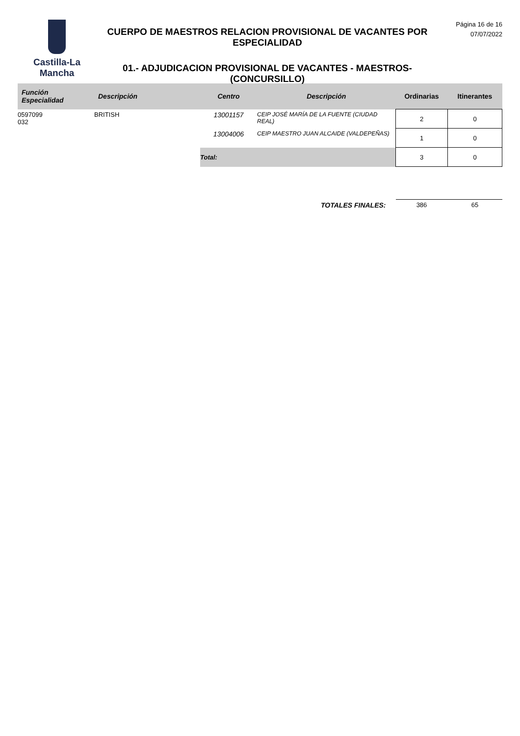Castilla-La Mancha
CUERPO DE MAESTROS RELACION PROVISIONAL DE VACANTES POR ESPECIALIDAD
01.- ADJUDICACION PROVISIONAL DE VACANTES - MAESTROS- (CONCURSILLO)
Página 16 de 16
07/07/2022
| Función Especialidad | Descripción | Centro | Descripción | Ordinarias | Itinerantes |
| --- | --- | --- | --- | --- | --- |
| 0597099 032 | BRITISH | 13001157 | CEIP JOSÉ MARÍA DE LA FUENTE (CIUDAD REAL) | 2 | 0 |
| | | 13004006 | CEIP MAESTRO JUAN ALCAIDE (VALDEPEÑAS) | 1 | 0 |
| | | Total: | | 3 | 0 |
| TOTALES FINALES: | | | | 386 | 65 |